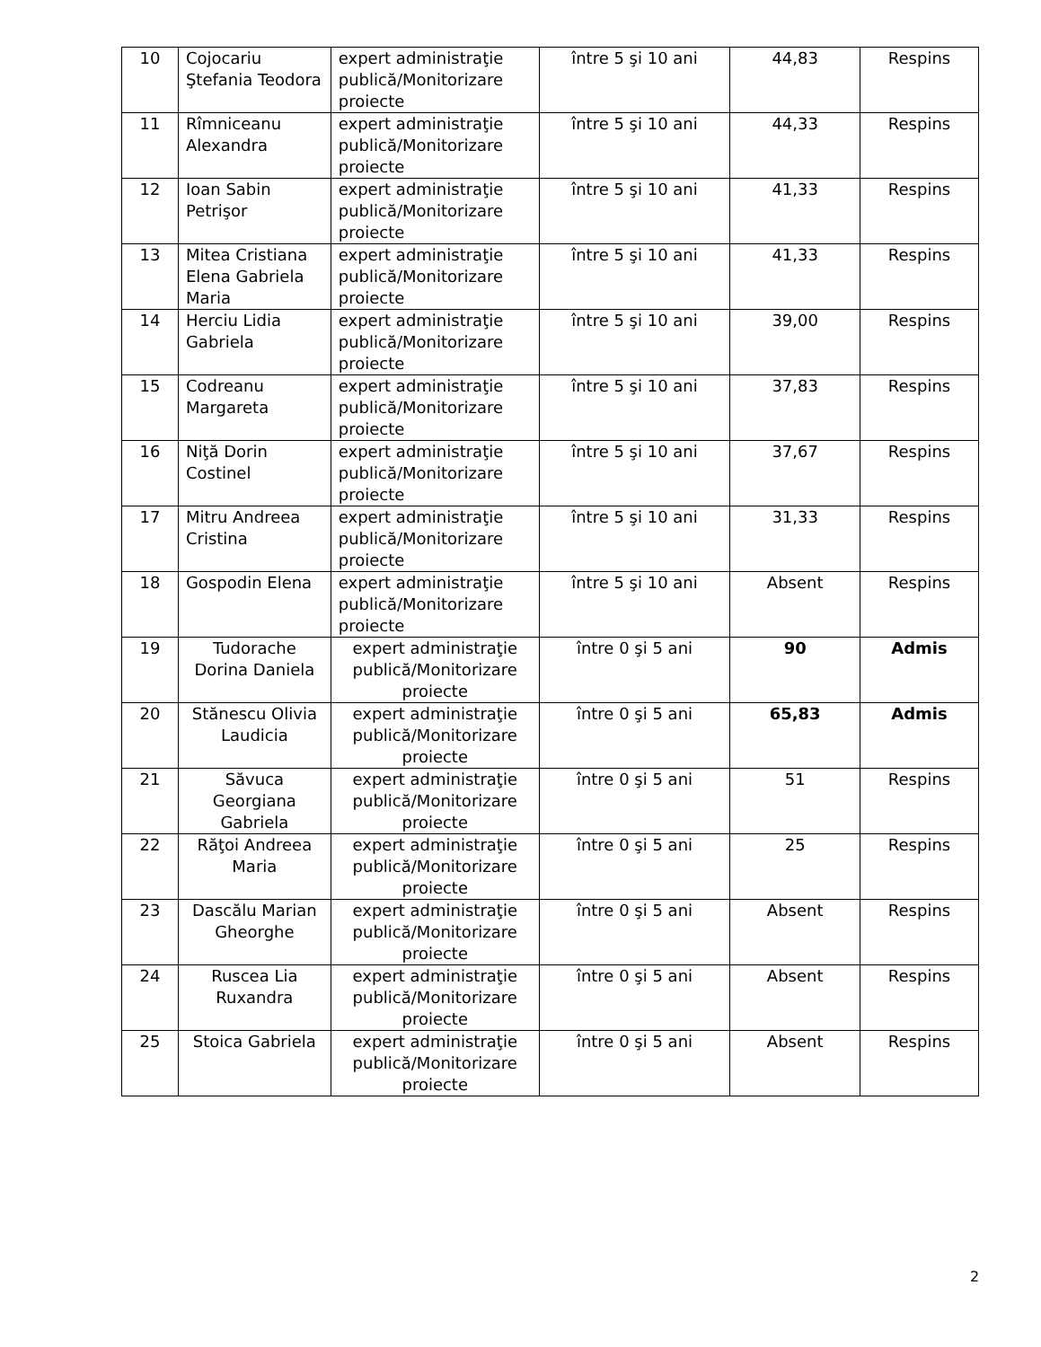| 10 | Cojocariu Ştefania Teodora | expert administraţie publică/Monitorizare proiecte | între 5 şi 10 ani | 44,83 | Respins |
| 11 | Rîmniceanu Alexandra | expert administraţie publică/Monitorizare proiecte | între 5 şi 10 ani | 44,33 | Respins |
| 12 | Ioan Sabin Petrişor | expert administraţie publică/Monitorizare proiecte | între 5 şi 10 ani | 41,33 | Respins |
| 13 | Mitea Cristiana Elena Gabriela Maria | expert administraţie publică/Monitorizare proiecte | între 5 şi 10 ani | 41,33 | Respins |
| 14 | Herciu Lidia Gabriela | expert administraţie publică/Monitorizare proiecte | între 5 şi 10 ani | 39,00 | Respins |
| 15 | Codreanu Margareta | expert administraţie publică/Monitorizare proiecte | între 5 şi 10 ani | 37,83 | Respins |
| 16 | Niţă Dorin Costinel | expert administraţie publică/Monitorizare proiecte | între 5 şi 10 ani | 37,67 | Respins |
| 17 | Mitru Andreea Cristina | expert administraţie publică/Monitorizare proiecte | între 5 şi 10 ani | 31,33 | Respins |
| 18 | Gospodin Elena | expert administraţie publică/Monitorizare proiecte | între 5 şi 10 ani | Absent | Respins |
| 19 | Tudorache Dorina Daniela | expert administraţie publică/Monitorizare proiecte | între 0 şi 5 ani | 90 | Admis |
| 20 | Stănescu Olivia Laudicia | expert administraţie publică/Monitorizare proiecte | între 0 şi 5 ani | 65,83 | Admis |
| 21 | Săvuca Georgiana Gabriela | expert administraţie publică/Monitorizare proiecte | între 0 şi 5 ani | 51 | Respins |
| 22 | Răţoi Andreea Maria | expert administraţie publică/Monitorizare proiecte | între 0 şi 5 ani | 25 | Respins |
| 23 | Dascălu Marian Gheorghe | expert administraţie publică/Monitorizare proiecte | între 0 şi 5 ani | Absent | Respins |
| 24 | Ruscea Lia Ruxandra | expert administraţie publică/Monitorizare proiecte | între 0 şi 5 ani | Absent | Respins |
| 25 | Stoica Gabriela | expert administraţie publică/Monitorizare proiecte | între 0 şi 5 ani | Absent | Respins |
2